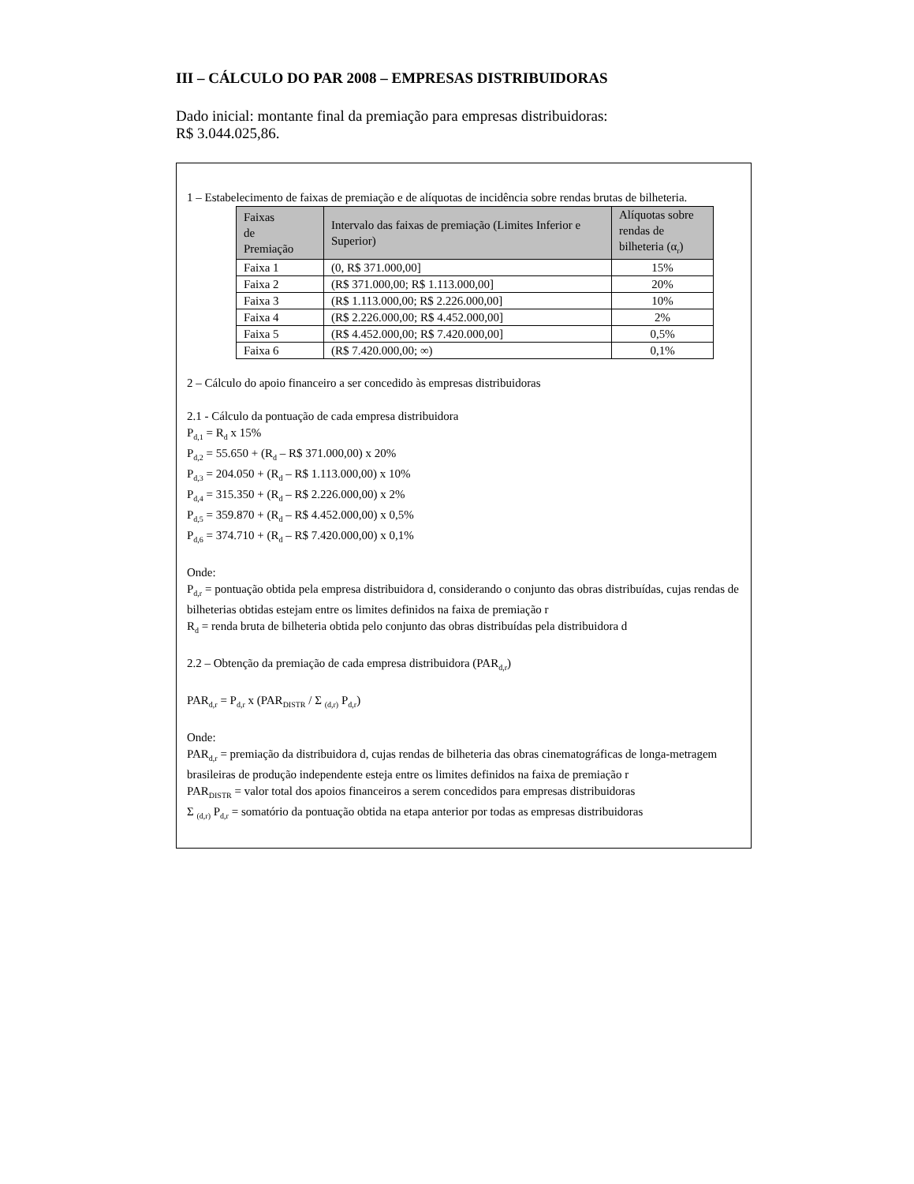III – CÁLCULO DO PAR 2008 – EMPRESAS DISTRIBUIDORAS
Dado inicial: montante final da premiação para empresas distribuidoras:
R$ 3.044.025,86.
1 – Estabelecimento de faixas de premiação e de alíquotas de incidência sobre rendas brutas de bilheteria.
| Faixas de Premiação | Intervalo das faixas de premiação (Limites Inferior e Superior) | Alíquotas sobre rendas de bilheteria (α<sub>r</sub>) |
| --- | --- | --- |
| Faixa 1 | (0, R$ 371.000,00] | 15% |
| Faixa 2 | (R$ 371.000,00; R$ 1.113.000,00] | 20% |
| Faixa 3 | (R$ 1.113.000,00; R$ 2.226.000,00] | 10% |
| Faixa 4 | (R$ 2.226.000,00; R$ 4.452.000,00] | 2% |
| Faixa 5 | (R$ 4.452.000,00; R$ 7.420.000,00] | 0,5% |
| Faixa 6 | (R$ 7.420.000,00; ∞) | 0,1% |
2 – Cálculo do apoio financeiro a ser concedido às empresas distribuidoras
2.1 - Cálculo da pontuação de cada empresa distribuidora
P<sub>d,1</sub> = R<sub>d</sub> x 15%
P<sub>d,2</sub> = 55.650 + (R<sub>d</sub> – R$ 371.000,00) x 20%
P<sub>d,3</sub> = 204.050 + (R<sub>d</sub> – R$ 1.113.000,00) x 10%
P<sub>d,4</sub> = 315.350 + (R<sub>d</sub> – R$ 2.226.000,00) x 2%
P<sub>d,5</sub> = 359.870 + (R<sub>d</sub> – R$ 4.452.000,00) x 0,5%
P<sub>d,6</sub> = 374.710 + (R<sub>d</sub> – R$ 7.420.000,00) x 0,1%
Onde:
P<sub>d,r</sub> = pontuação obtida pela empresa distribuidora d, considerando o conjunto das obras distribuídas, cujas rendas de bilheterias obtidas estejam entre os limites definidos na faixa de premiação r
R<sub>d</sub> = renda bruta de bilheteria obtida pelo conjunto das obras distribuídas pela distribuidora d
2.2 – Obtenção da premiação de cada empresa distribuidora (PAR<sub>d,r</sub>)
PAR<sub>d,r</sub> = P<sub>d,r</sub> x (PAR<sub>DISTR</sub> / Σ <sub>(d,r)</sub> P<sub>d,r</sub>)
Onde:
PAR<sub>d,r</sub> = premiação da distribuidora d, cujas rendas de bilheteria das obras cinematográficas de longa-metragem brasileiras de produção independente esteja entre os limites definidos na faixa de premiação r
PAR<sub>DISTR</sub> = valor total dos apoios financeiros a serem concedidos para empresas distribuidoras
Σ <sub>(d,r)</sub> P<sub>d,r</sub> = somatório da pontuação obtida na etapa anterior por todas as empresas distribuidoras